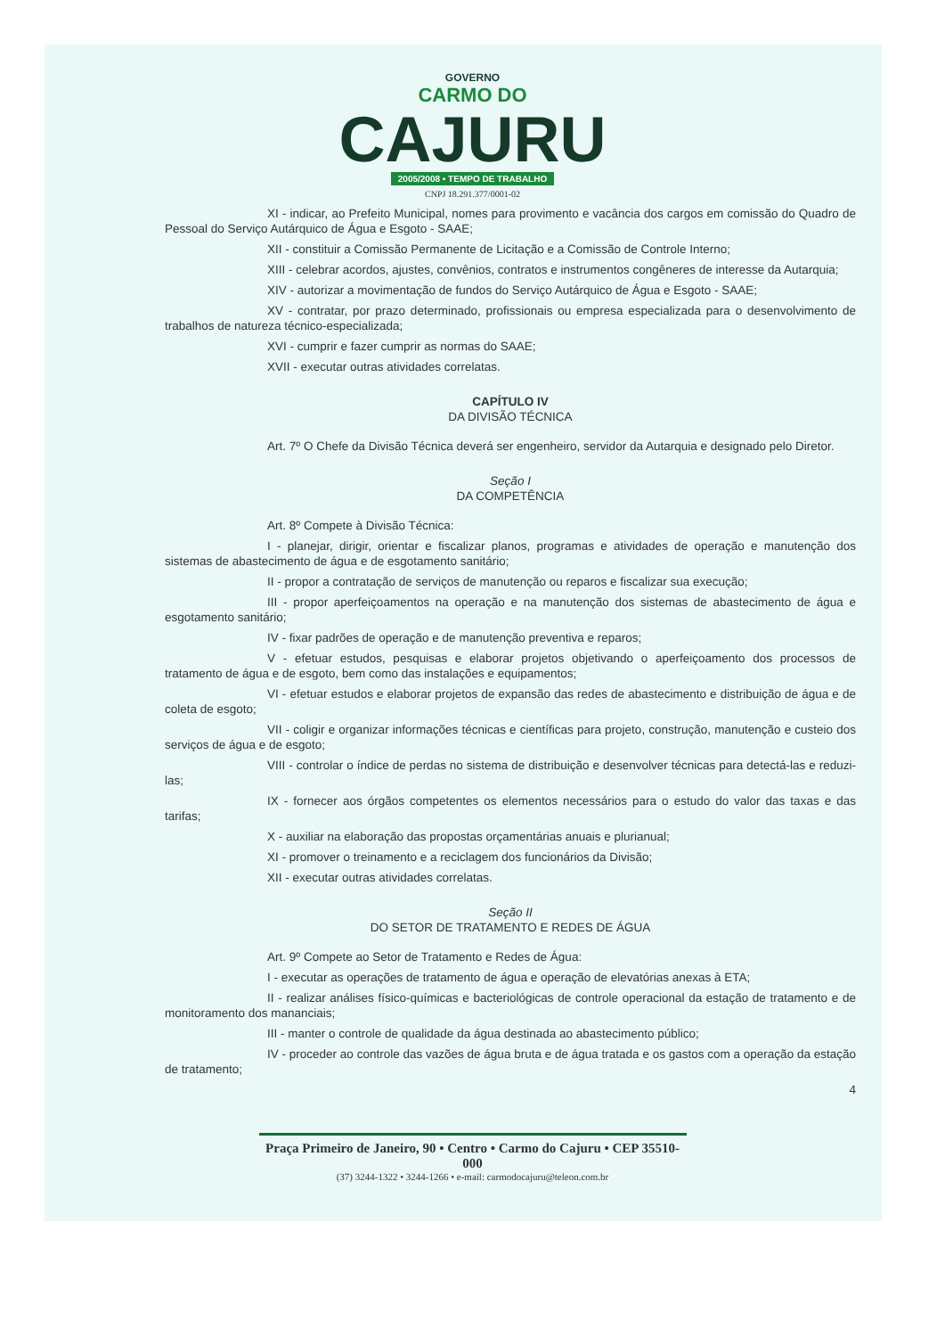GOVERNO
CARMO DO
CAJURU
2005/2008 • TEMPO DE TRABALHO
CNPJ 18.291.377/0001-02
XI - indicar, ao Prefeito Municipal, nomes para provimento e vacância dos cargos em comissão do Quadro de Pessoal do Serviço Autárquico de Água e Esgoto - SAAE;
XII - constituir a Comissão Permanente de Licitação e a Comissão de Controle Interno;
XIII - celebrar acordos, ajustes, convênios, contratos e instrumentos congêneres de interesse da Autarquia;
XIV - autorizar a movimentação de fundos do Serviço Autárquico de Água e Esgoto - SAAE;
XV - contratar, por prazo determinado, profissionais ou empresa especializada para o desenvolvimento de trabalhos de natureza técnico-especializada;
XVI - cumprir e fazer cumprir as normas do SAAE;
XVII - executar outras atividades correlatas.
CAPÍTULO IV
DA DIVISÃO TÉCNICA
Art. 7º O Chefe da Divisão Técnica deverá ser engenheiro, servidor da Autarquia e designado pelo Diretor.
Seção I
DA COMPETÊNCIA
Art. 8º Compete à Divisão Técnica:
I - planejar, dirigir, orientar e fiscalizar planos, programas e atividades de operação e manutenção dos sistemas de abastecimento de água e de esgotamento sanitário;
II - propor a contratação de serviços de manutenção ou reparos e fiscalizar sua execução;
III - propor aperfeiçoamentos na operação e na manutenção dos sistemas de abastecimento de água e esgotamento sanitário;
IV - fixar padrões de operação e de manutenção preventiva e reparos;
V - efetuar estudos, pesquisas e elaborar projetos objetivando o aperfeiçoamento dos processos de tratamento de água e de esgoto, bem como das instalações e equipamentos;
VI - efetuar estudos e elaborar projetos de expansão das redes de abastecimento e distribuição de água e de coleta de esgoto;
VII - coligir e organizar informações técnicas e científicas para projeto, construção, manutenção e custeio dos serviços de água e de esgoto;
VIII - controlar o índice de perdas no sistema de distribuição e desenvolver técnicas para detectá-las e reduzi-las;
IX - fornecer aos órgãos competentes os elementos necessários para o estudo do valor das taxas e das tarifas;
X - auxiliar na elaboração das propostas orçamentárias anuais e plurianual;
XI - promover o treinamento e a reciclagem dos funcionários da Divisão;
XII - executar outras atividades correlatas.
Seção II
DO SETOR DE TRATAMENTO E REDES DE ÁGUA
Art. 9º Compete ao Setor de Tratamento e Redes de Água:
I - executar as operações de tratamento de água e operação de elevatórias anexas à ETA;
II - realizar análises físico-químicas e bacteriológicas de controle operacional da estação de tratamento e de monitoramento dos mananciais;
III - manter o controle de qualidade da água destinada ao abastecimento público;
IV - proceder ao controle das vazões de água bruta e de água tratada e os gastos com a operação da estação de tratamento;
4
Praça Primeiro de Janeiro, 90 • Centro • Carmo do Cajuru • CEP 35510-000
(37) 3244-1322 • 3244-1266 • e-mail: carmodocajuru@teleon.com.br